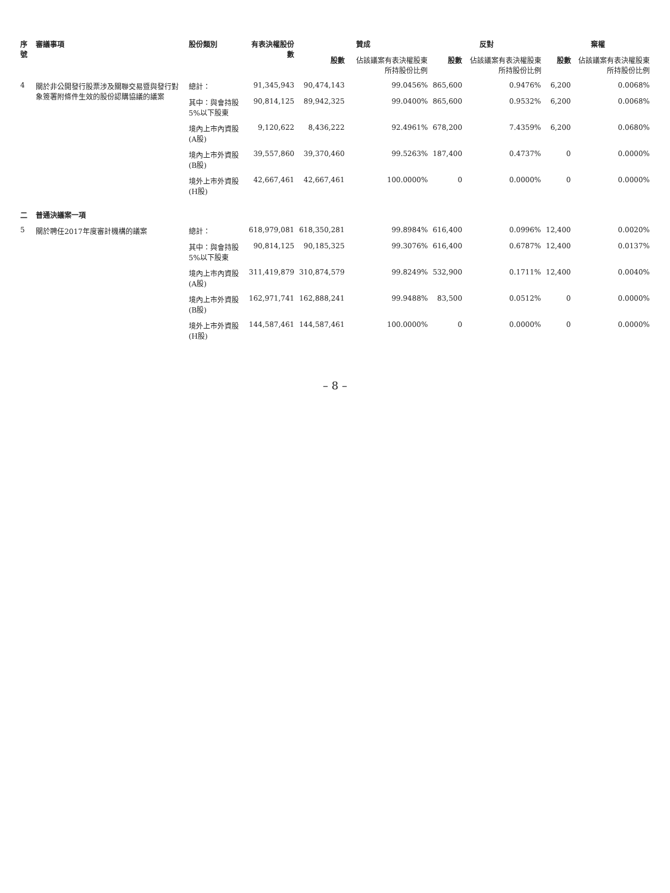| 序號 | 審議事項 | 股份類別 | 有表決權股份數 | 贊成 | | 反對 | | 棄權 | |
| --- | --- | --- | --- | --- | --- | --- | --- | --- | --- |
| | | | | 股數 | 佔該議案有表決權股東所持股份比例 | 股數 | 佔該議案有表決權股東所持股份比例 | 股數 | 佔該議案有表決權股東所持股份比例 |
| 4 | 關於非公開發行股票涉及關聯交易暨與發行對象簽署附條件生效的股份認購協議的議案 | 總計： | 91,345,943 | 90,474,143 | 99.0456% | 865,600 | 0.9476% | 6,200 | 0.0068% |
| | | 其中：與會持股5%以下股東 | 90,814,125 | 89,942,325 | 99.0400% | 865,600 | 0.9532% | 6,200 | 0.0068% |
| | | 境內上市內資股(A股) | 9,120,622 | 8,436,222 | 92.4961% | 678,200 | 7.4359% | 6,200 | 0.0680% |
| | | 境內上市外資股(B股) | 39,557,860 | 39,370,460 | 99.5263% | 187,400 | 0.4737% | 0 | 0.0000% |
| | | 境外上市外資股(H股) | 42,667,461 | 42,667,461 | 100.0000% | 0 | 0.0000% | 0 | 0.0000% |
| 二 | 普通決議案一項 | | | | | | | | |
| 5 | 關於聘任2017年度審計機構的議案 | 總計： | 618,979,081 | 618,350,281 | 99.8984% | 616,400 | 0.0996% | 12,400 | 0.0020% |
| | | 其中：與會持股5%以下股東 | 90,814,125 | 90,185,325 | 99.3076% | 616,400 | 0.6787% | 12,400 | 0.0137% |
| | | 境內上市內資股(A股) | 311,419,879 | 310,874,579 | 99.8249% | 532,900 | 0.1711% | 12,400 | 0.0040% |
| | | 境內上市外資股(B股) | 162,971,741 | 162,888,241 | 99.9488% | 83,500 | 0.0512% | 0 | 0.0000% |
| | | 境外上市外資股(H股) | 144,587,461 | 144,587,461 | 100.0000% | 0 | 0.0000% | 0 | 0.0000% |
– 8 –